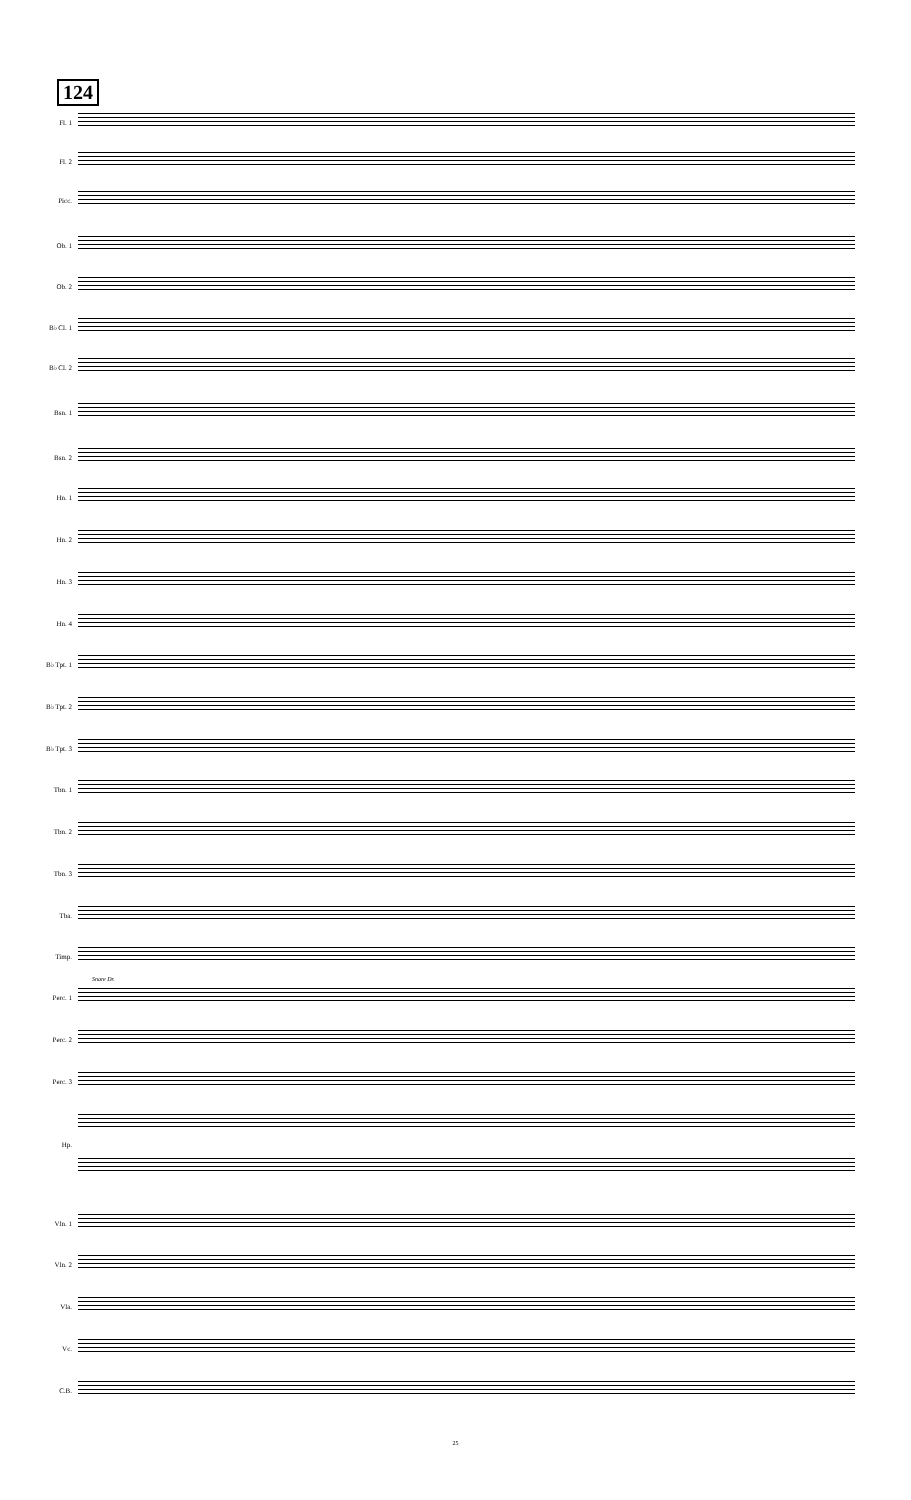124
Fl. 1
Fl. 2
Picc.
Ob. 1
Ob. 2
B♭ Cl. 1
B♭ Cl. 2
Bsn. 1
Bsn. 2
Hn. 1
Hn. 2
Hn. 3
Hn. 4
B♭ Tpt. 1
B♭ Tpt. 2
B♭ Tpt. 3
Tbn. 1
Tbn. 2
Tbn. 3
Tba.
Timp.
Perc. 1
Snare Dr.
Perc. 2
Perc. 3
Hp.
Vln. 1
Vln. 2
Vla.
Vc.
C.B.
25